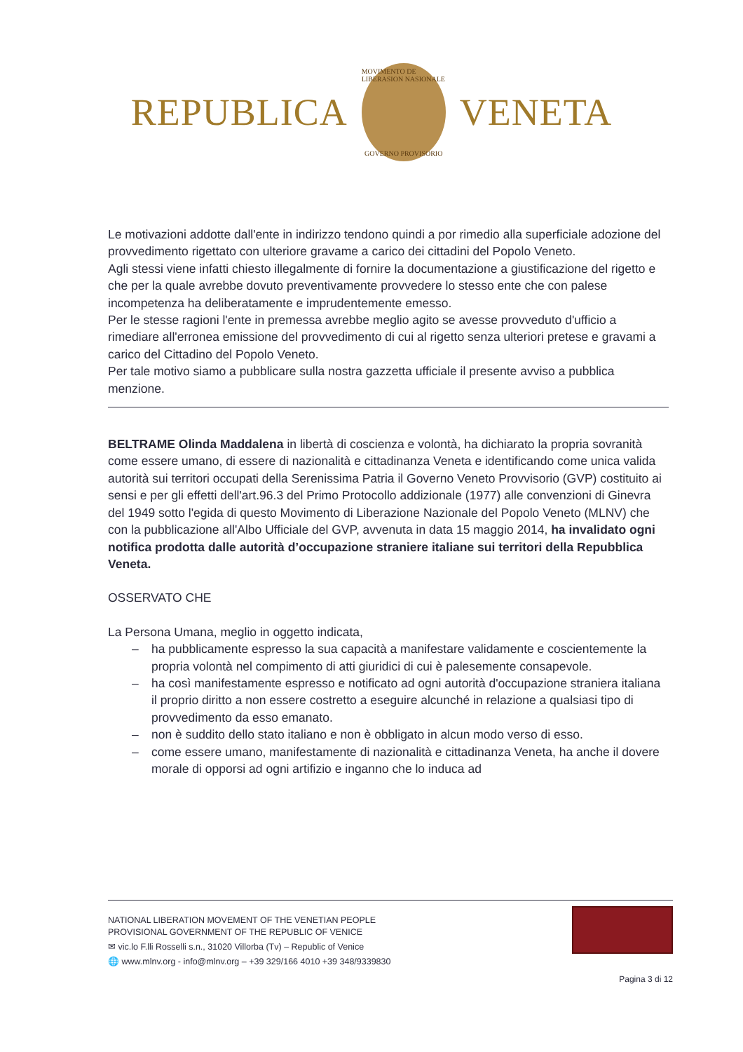REPUBLICA
MOVIMENTO DE LIBERASION NASIONALE
GOVERNO PROVISORIO
VENETA
Le motivazioni addotte dall'ente in indirizzo tendono quindi a por rimedio alla superficiale adozione del provvedimento rigettato con ulteriore gravame a carico dei cittadini del Popolo Veneto.
Agli stessi viene infatti chiesto illegalmente di fornire la documentazione a giustificazione del rigetto e che per la quale avrebbe dovuto preventivamente provvedere lo stesso ente che con palese incompetenza ha deliberatamente e imprudentemente emesso.
Per le stesse ragioni l'ente in premessa avrebbe meglio agito se avesse provveduto d'ufficio a rimediare all'erronea emissione del provvedimento di cui al rigetto senza ulteriori pretese e gravami a carico del Cittadino del Popolo Veneto.
Per tale motivo siamo a pubblicare sulla nostra gazzetta ufficiale il presente avviso a pubblica menzione.
BELTRAME Olinda Maddalena in libertà di coscienza e volontà, ha dichiarato la propria sovranità come essere umano, di essere di nazionalità e cittadinanza Veneta e identificando come unica valida autorità sui territori occupati della Serenissima Patria il Governo Veneto Provvisorio (GVP) costituito ai sensi e per gli effetti dell'art.96.3 del Primo Protocollo addizionale (1977) alle convenzioni di Ginevra del 1949 sotto l'egida di questo Movimento di Liberazione Nazionale del Popolo Veneto (MLNV) che con la pubblicazione all'Albo Ufficiale del GVP, avvenuta in data 15 maggio 2014, ha invalidato ogni notifica prodotta dalle autorità d’occupazione straniere italiane sui territori della Repubblica Veneta.
OSSERVATO CHE
La Persona Umana, meglio in oggetto indicata,
– ha pubblicamente espresso la sua capacità a manifestare validamente e coscientemente la propria volontà nel compimento di atti giuridici di cui è palesemente consapevole.
– ha così manifestamente espresso e notificato ad ogni autorità d'occupazione straniera italiana il proprio diritto a non essere costretto a eseguire alcunché in relazione a qualsiasi tipo di provvedimento da esso emanato.
– non è suddito dello stato italiano e non è obbligato in alcun modo verso di esso.
– come essere umano, manifestamente di nazionalità e cittadinanza Veneta, ha anche il dovere morale di opporsi ad ogni artifizio e inganno che lo induca ad
NATIONAL LIBERATION MOVEMENT OF THE VENETIAN PEOPLE
PROVISIONAL GOVERNMENT OF THE REPUBLIC OF VENICE
✉ vic.lo F.lli Rosselli s.n., 31020 Villorba (Tv) – Republic of Venice
🌐 www.mlnv.org - info@mlnv.org – +39 329/166 4010 +39 348/9339830
Pagina 3 di 12